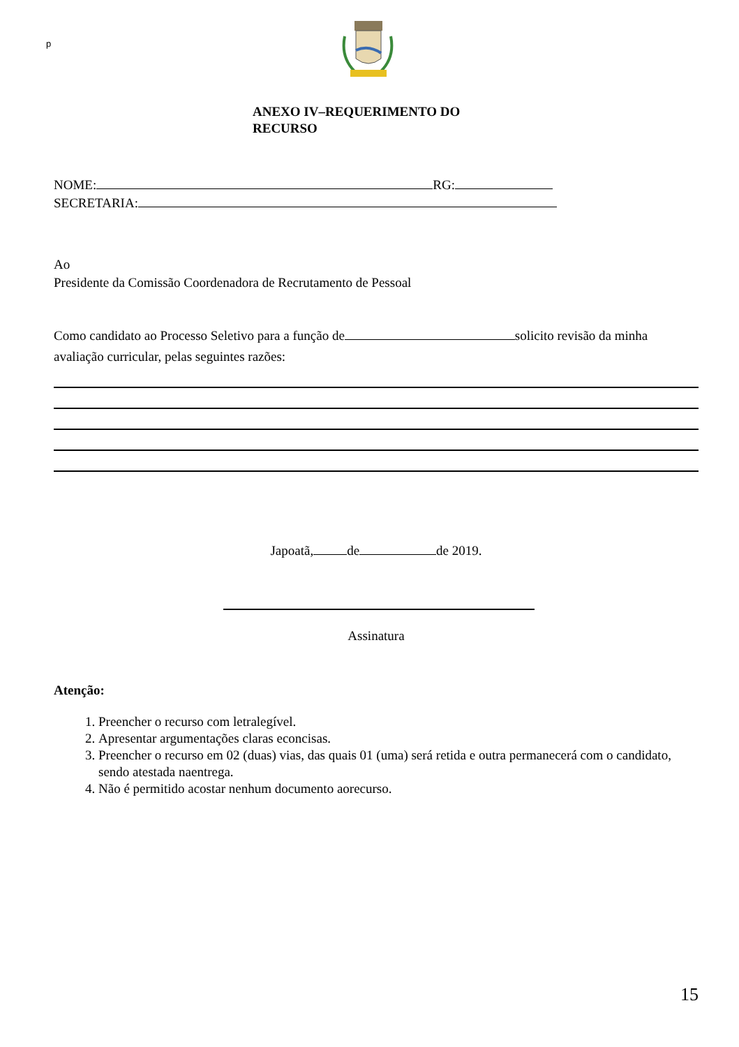p
ANEXO IV–REQUERIMENTO DO RECURSO
NOME: RG:
SECRETARIA:
Ao
Presidente da Comissão Coordenadora de Recrutamento de Pessoal
Como candidato ao Processo Seletivo para a função de solicito revisão da minha avaliação curricular, pelas seguintes razões:
Japoatã, de de 2019.
Assinatura
Atenção:
1. Preencher o recurso com letralegível.
2. Apresentar argumentações claras econcisas.
3. Preencher o recurso em 02 (duas) vias, das quais 01 (uma) será retida e outra permanecerá com o candidato, sendo atestada naentrega.
4. Não é permitido acostar nenhum documento aorecurso.
15